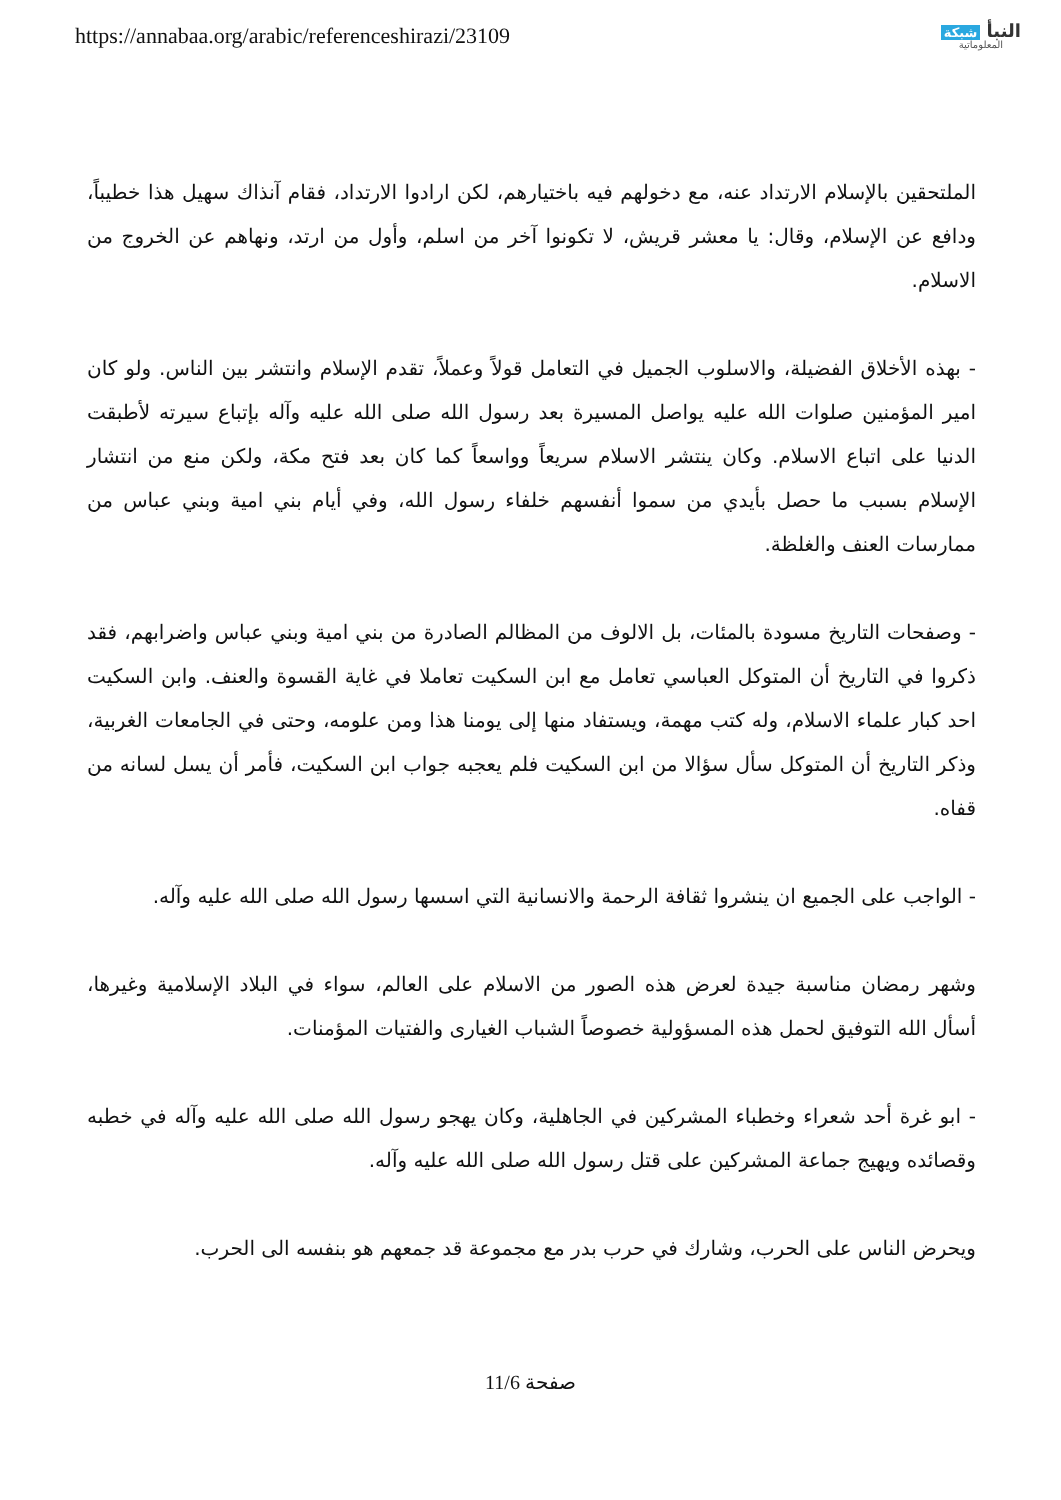https://annabaa.org/arabic/referenceshirazi/23109
النبأ شبكة
المعلوماتية
الملتحقين بالإسلام الارتداد عنه، مع دخولهم فيه باختيارهم، لكن ارادوا الارتداد، فقام آنذاك سهيل هذا خطيباً، ودافع عن الإسلام، وقال: يا معشر قريش، لا تكونوا آخر من اسلم، وأول من ارتد، ونهاهم عن الخروج من الاسلام.
- بهذه الأخلاق الفضيلة، والاسلوب الجميل في التعامل قولاً وعملاً، تقدم الإسلام وانتشر بين الناس. ولو كان امير المؤمنين صلوات الله عليه يواصل المسيرة بعد رسول الله صلى الله عليه وآله بإتباع سيرته لأطبقت الدنيا على اتباع الاسلام. وكان ينتشر الاسلام سريعاً وواسعاً كما كان بعد فتح مكة، ولكن منع من انتشار الإسلام بسبب ما حصل بأيدي من سموا أنفسهم خلفاء رسول الله، وفي أيام بني امية وبني عباس من ممارسات العنف والغلظة.
- وصفحات التاريخ مسودة بالمئات، بل الالوف من المظالم الصادرة من بني امية وبني عباس واضرابهم، فقد ذكروا في التاريخ أن المتوكل العباسي تعامل مع ابن السكيت تعاملا في غاية القسوة والعنف. وابن السكيت احد كبار علماء الاسلام، وله كتب مهمة، ويستفاد منها إلى يومنا هذا ومن علومه، وحتى في الجامعات الغربية، وذكر التاريخ أن المتوكل سأل سؤالا من ابن السكيت فلم يعجبه جواب ابن السكيت، فأمر أن يسل لسانه من قفاه.
- الواجب على الجميع ان ينشروا ثقافة الرحمة والانسانية التي اسسها رسول الله صلى الله عليه وآله.
وشهر رمضان مناسبة جيدة لعرض هذه الصور من الاسلام على العالم، سواء في البلاد الإسلامية وغيرها، أسأل الله التوفيق لحمل هذه المسؤولية خصوصاً الشباب الغيارى والفتيات المؤمنات.
- ابو غرة أحد شعراء وخطباء المشركين في الجاهلية، وكان يهجو رسول الله صلى الله عليه وآله في خطبه وقصائده ويهيج جماعة المشركين على قتل رسول الله صلى الله عليه وآله.
ويحرض الناس على الحرب، وشارك في حرب بدر مع مجموعة قد جمعهم هو بنفسه الى الحرب.
صفحة 11/6